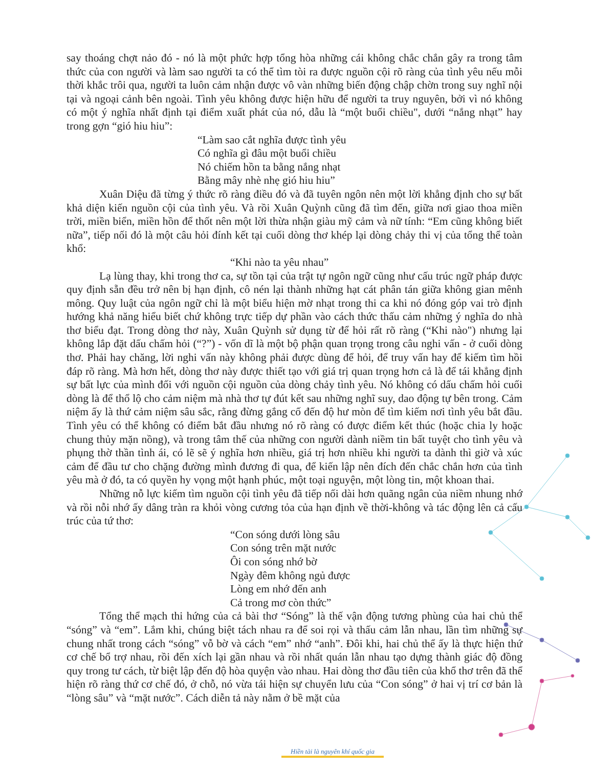say thoáng chợt nảo đó - nó là một phức hợp tổng hòa những cái không chắc chắn gây ra trong tâm thức của con người và làm sao người ta có thể tìm tòi ra được nguồn cội rõ ràng của tình yêu nếu mỗi thời khắc trôi qua, người ta luôn cảm nhận được vô vàn những biến động chập chờn trong suy nghĩ nội tại và ngoại cảnh bên ngoài. Tình yêu không được hiện hữu để người ta truy nguyên, bởi vì nó không có một ý nghĩa nhất định tại điểm xuất phát của nó, dẫu là “một buổi chiều", dưới “nắng nhạt” hay trong gợn “gió hiu hiu”:
“Làm sao cắt nghĩa được tình yêu
Có nghĩa gì đâu một buổi chiều
Nó chiếm hồn ta bằng nắng nhạt
Bằng mây nhè nhẹ gió hiu hiu”
Xuân Diệu đã từng ý thức rõ ràng điều đó và đã tuyên ngôn nên một lời khẳng định cho sự bất khả diện kiến nguồn cội của tình yêu. Và rồi Xuân Quỳnh cũng đã tìm đến, giữa nơi giao thoa miền trời, miền biển, miền hồn để thốt nên một lời thừa nhận giàu mỹ cảm và nữ tính: “Em cũng không biết nữa”, tiếp nối đó là một câu hỏi đính kết tại cuối dòng thơ khép lại dòng chảy thi vị của tổng thể toàn khổ:
“Khi nào ta yêu nhau”
Lạ lùng thay, khi trong thơ ca, sự tồn tại của trật tự ngôn ngữ cũng như cấu trúc ngữ pháp được quy định sẵn đều trở nên bị hạn định, cô nén lại thành những hạt cát phân tán giữa không gian mênh mông. Quy luật của ngôn ngữ chỉ là một biểu hiện mờ nhạt trong thi ca khi nó đóng góp vai trò định hướng khả năng hiểu biết chứ không trực tiếp dự phần vào cách thức thấu cảm những ý nghĩa do nhà thơ biểu đạt. Trong dòng thơ này, Xuân Quỳnh sử dụng từ để hỏi rất rõ ràng (“Khi nào") nhưng lại không lắp đặt dấu chấm hỏi (“?”) - vốn dĩ là một bộ phận quan trọng trong câu nghi vấn - ở cuối dòng thơ. Phải hay chăng, lời nghi vấn này không phải được dùng để hỏi, để truy vấn hay để kiếm tìm hồi đáp rõ ràng. Mà hơn hết, dòng thơ này được thiết tạo với giá trị quan trọng hơn cả là để tái khẳng định sự bất lực của mình đối với nguồn cội nguồn của dòng chảy tình yêu. Nó không có dấu chấm hỏi cuối dòng là để thổ lộ cho cảm niệm mà nhà thơ tự đút kết sau những nghĩ suy, dao động tự bên trong. Cảm niệm ấy là thứ cảm niệm sâu sắc, rằng đừng gắng cố đến độ hư mòn để tìm kiếm nơi tình yêu bắt đầu. Tình yêu có thể không có điểm bắt đầu nhưng nó rõ ràng có được điểm kết thúc (hoặc chia ly hoặc chung thủy mặn nồng), và trong tâm thế của những con người dành niềm tin bất tuyệt cho tình yêu và phụng thờ thần tình ái, có lẽ sẽ ý nghĩa hơn nhiều, giá trị hơn nhiều khi người ta dành thì giờ và xúc cảm để đầu tư cho chặng đường mình đương đi qua, để kiến lập nên đích đến chắc chắn hơn của tình yêu mà ở đó, ta có quyền hy vọng một hạnh phúc, một toại nguyện, một lòng tin, một khoan thai.
Những nỗ lực kiếm tìm nguồn cội tình yêu đã tiếp nối dài hơn quãng ngân của niềm nhung nhớ và rồi nỗi nhớ ấy dâng tràn ra khỏi vòng cương tỏa của hạn định về thời-không và tác động lên cả cấu trúc của tứ thơ:
“Con sóng dưới lòng sâu
Con sóng trên mặt nước
Ôi con sóng nhớ bờ
Ngày đêm không ngủ được
Lòng em nhớ đến anh
Cả trong mơ còn thức”
Tổng thể mạch thi hứng của cả bài thơ “Sóng” là thế vận động tương phùng của hai chủ thể “sóng” và “em”. Lắm khi, chúng biệt tách nhau ra để soi rọi và thấu cảm lẫn nhau, lần tìm những sự chung nhất trong cách “sóng” vỗ bờ và cách “em” nhớ “anh”. Đôi khi, hai chủ thể ấy là thực hiện thứ cơ chế bổ trợ nhau, rồi đến xích lại gần nhau và rồi nhất quán lẫn nhau tạo dựng thành giác độ đồng quy trong tư cách, từ biệt lập đến độ hòa quyện vào nhau. Hai dòng thơ đầu tiên của khổ thơ trên đã thể hiện rõ ràng thứ cơ chế đó, ở chỗ, nó vừa tái hiện sự chuyển lưu của “Con sóng” ở hai vị trí cơ bản là “lòng sâu” và “mặt nước”. Cách diễn tả này nằm ở bề mặt của
Hiền tài là nguyên khí quốc gia